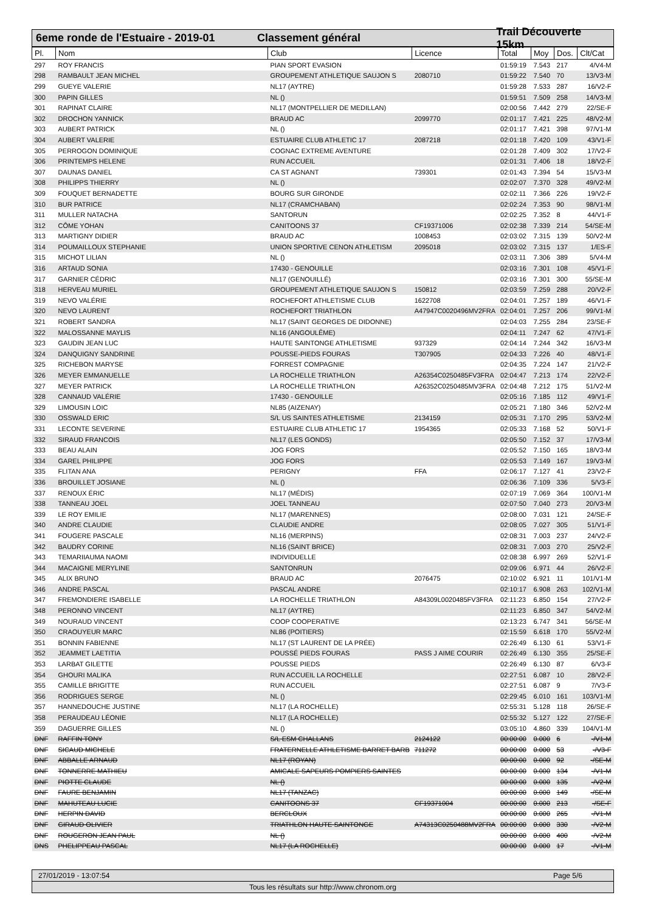6eme ronde de l'Estuaire - 2019-01
Classement général Trail Découverte 15km
| Pl. | Nom | Club | Licence | Total | Moy | Dos. | Clt/Cat |
| --- | --- | --- | --- | --- | --- | --- | --- |
| 297 | ROY FRANCIS | PIAN SPORT EVASION | | 01:59:19 | 7.543 | 217 | 4/V4-M |
| 298 | RAMBAULT JEAN MICHEL | GROUPEMENT ATHLETIQUE SAUJON S | 2080710 | 01:59:22 | 7.540 | 70 | 13/V3-M |
| 299 | GUEYE VALERIE | NL17 (AYTRE) | | 01:59:28 | 7.533 | 287 | 16/V2-F |
| 300 | PAPIN GILLES | NL () | | 01:59:51 | 7.509 | 258 | 14/V3-M |
| 301 | RAPINAT CLAIRE | NL17 (MONTPELLIER DE MEDILLAN) | | 02:00:56 | 7.442 | 279 | 22/SE-F |
| 302 | DROCHON YANNICK | BRAUD AC | 2099770 | 02:01:17 | 7.421 | 225 | 48/V2-M |
| 303 | AUBERT PATRICK | NL () | | 02:01:17 | 7.421 | 398 | 97/V1-M |
| 304 | AUBERT VALERIE | ESTUAIRE CLUB ATHLETIC 17 | 2087218 | 02:01:18 | 7.420 | 109 | 43/V1-F |
| 305 | PERROGON DOMINIQUE | COGNAC EXTREME AVENTURE | | 02:01:28 | 7.409 | 302 | 17/V2-F |
| 306 | PRINTEMPS HELENE | RUN ACCUEIL | | 02:01:31 | 7.406 | 18 | 18/V2-F |
| 307 | DAUNAS DANIEL | CA ST AGNANT | 739301 | 02:01:43 | 7.394 | 54 | 15/V3-M |
| 308 | PHILIPPS THIERRY | NL () | | 02:02:07 | 7.370 | 328 | 49/V2-M |
| 309 | FOUQUET BERNADETTE | BOURG SUR GIRONDE | | 02:02:11 | 7.366 | 226 | 19/V2-F |
| 310 | BUR PATRICE | NL17 (CRAMCHABAN) | | 02:02:24 | 7.353 | 90 | 98/V1-M |
| 311 | MULLER NATACHA | SANTORUN | | 02:02:25 | 7.352 | 8 | 44/V1-F |
| 312 | CÔME YOHAN | CANITOONS 37 | CF19371006 | 02:02:38 | 7.339 | 214 | 54/SE-M |
| 313 | MARTIGNY DIDIER | BRAUD AC | 1008453 | 02:03:02 | 7.315 | 139 | 50/V2-M |
| 314 | POUMAILLOUX STEPHANIE | UNION SPORTIVE CENON ATHLETISM | 2095018 | 02:03:02 | 7.315 | 137 | 1/ES-F |
| 315 | MICHOT LILIAN | NL () | | 02:03:11 | 7.306 | 389 | 5/V4-M |
| 316 | ARTAUD SONIA | 17430 - GENOUILLE | | 02:03:16 | 7.301 | 108 | 45/V1-F |
| 317 | GARNIER CÉDRIC | NL17 (GENOUILLÉ) | | 02:03:16 | 7.301 | 300 | 55/SE-M |
| 318 | HERVEAU MURIEL | GROUPEMENT ATHLETIQUE SAUJON S | 150812 | 02:03:59 | 7.259 | 288 | 20/V2-F |
| 319 | NEVO VALÉRIE | ROCHEFORT ATHLETISME CLUB | 1622708 | 02:04:01 | 7.257 | 189 | 46/V1-F |
| 320 | NEVO LAURENT | ROCHEFORT TRIATHLON | A47947C0020496MV2FRA | 02:04:01 | 7.257 | 206 | 99/V1-M |
| 321 | ROBERT SANDRA | NL17 (SAINT GEORGES DE DIDONNE) | | 02:04:03 | 7.255 | 284 | 23/SE-F |
| 322 | MALOSSANNE MAYLIS | NL16 (ANGOULÊME) | | 02:04:11 | 7.247 | 62 | 47/V1-F |
| 323 | GAUDIN JEAN LUC | HAUTE SAINTONGE ATHLETISME | 937329 | 02:04:14 | 7.244 | 342 | 16/V3-M |
| 324 | DANQUIGNY SANDRINE | POUSSE-PIEDS FOURAS | T307905 | 02:04:33 | 7.226 | 40 | 48/V1-F |
| 325 | RICHEBON MARYSE | FORREST COMPAGNIE | | 02:04:35 | 7.224 | 147 | 21/V2-F |
| 326 | MEYER EMMANUELLE | LA ROCHELLE TRIATHLON | A26354C0250485FV3FRA | 02:04:47 | 7.213 | 174 | 22/V2-F |
| 327 | MEYER PATRICK | LA ROCHELLE TRIATHLON | A26352C0250485MV3FRA | 02:04:48 | 7.212 | 175 | 51/V2-M |
| 328 | CANNAUD VALÉRIE | 17430 - GENOUILLE | | 02:05:16 | 7.185 | 112 | 49/V1-F |
| 329 | LIMOUSIN LOIC | NL85 (AIZENAY) | | 02:05:21 | 7.180 | 346 | 52/V2-M |
| 330 | OSSWALD ERIC | S/L US SAINTES ATHLETISME | 2134159 | 02:05:31 | 7.170 | 295 | 53/V2-M |
| 331 | LECONTE SEVERINE | ESTUAIRE CLUB ATHLETIC 17 | 1954365 | 02:05:33 | 7.168 | 52 | 50/V1-F |
| 332 | SIRAUD FRANCOIS | NL17 (LES GONDS) | | 02:05:50 | 7.152 | 37 | 17/V3-M |
| 333 | BEAU ALAIN | JOG FORS | | 02:05:52 | 7.150 | 165 | 18/V3-M |
| 334 | GAREL PHILIPPE | JOG FORS | | 02:05:53 | 7.149 | 167 | 19/V3-M |
| 335 | FLITAN ANA | PERIGNY | FFA | 02:06:17 | 7.127 | 41 | 23/V2-F |
| 336 | BROUILLET JOSIANE | NL () | | 02:06:36 | 7.109 | 336 | 5/V3-F |
| 337 | RENOUX ÉRIC | NL17 (MÉDIS) | | 02:07:19 | 7.069 | 364 | 100/V1-M |
| 338 | TANNEAU JOEL | JOEL TANNEAU | | 02:07:50 | 7.040 | 273 | 20/V3-M |
| 339 | LE ROY EMILIE | NL17 (MARENNES) | | 02:08:00 | 7.031 | 121 | 24/SE-F |
| 340 | ANDRE CLAUDIE | CLAUDIE ANDRE | | 02:08:05 | 7.027 | 305 | 51/V1-F |
| 341 | FOUGERE PASCALE | NL16 (MERPINS) | | 02:08:31 | 7.003 | 237 | 24/V2-F |
| 342 | BAUDRY CORINE | NL16 (SAINT BRICE) | | 02:08:31 | 7.003 | 270 | 25/V2-F |
| 343 | TEMARIIAUMA NAOMI | INDIVIDUELLE | | 02:08:38 | 6.997 | 269 | 52/V1-F |
| 344 | MACAIGNE MERYLINE | SANTONRUN | | 02:09:06 | 6.971 | 44 | 26/V2-F |
| 345 | ALIX BRUNO | BRAUD AC | 2076475 | 02:10:02 | 6.921 | 11 | 101/V1-M |
| 346 | ANDRE PASCAL | PASCAL ANDRE | | 02:10:17 | 6.908 | 263 | 102/V1-M |
| 347 | FREMONDIERE ISABELLE | LA ROCHELLE TRIATHLON | A84309L0020485FV3FRA | 02:11:23 | 6.850 | 154 | 27/V2-F |
| 348 | PERONNO VINCENT | NL17 (AYTRE) | | 02:11:23 | 6.850 | 347 | 54/V2-M |
| 349 | NOURAUD VINCENT | COOP COOPERATIVE | | 02:13:23 | 6.747 | 341 | 56/SE-M |
| 350 | CRAOUYEUR MARC | NL86 (POITIERS) | | 02:15:59 | 6.618 | 170 | 55/V2-M |
| 351 | BONNIN FABIENNE | NL17 (ST LAURENT DE LA PRÉE) | | 02:26:49 | 6.130 | 61 | 53/V1-F |
| 352 | JEAMMET LAETITIA | POUSSÉ PIEDS FOURAS | PASS J AIME COURIR | 02:26:49 | 6.130 | 355 | 25/SE-F |
| 353 | LARBAT GILETTE | POUSSE PIEDS | | 02:26:49 | 6.130 | 87 | 6/V3-F |
| 354 | GHOURI MALIKA | RUN ACCUEIL LA ROCHELLE | | 02:27:51 | 6.087 | 10 | 28/V2-F |
| 355 | CAMILLE BRIGITTE | RUN ACCUEIL | | 02:27:51 | 6.087 | 9 | 7/V3-F |
| 356 | RODRIGUES SERGE | NL () | | 02:29:45 | 6.010 | 161 | 103/V1-M |
| 357 | HANNEDOUCHE JUSTINE | NL17 (LA ROCHELLE) | | 02:55:31 | 5.128 | 118 | 26/SE-F |
| 358 | PERAUDEAU LÉONIE | NL17 (LA ROCHELLE) | | 02:55:32 | 5.127 | 122 | 27/SE-F |
| 359 | DAGUERRE GILLES | NL () | | 03:05:10 | 4.860 | 339 | 104/V1-M |
| DNF | RAFFIN TONY | S/L ESM CHALLANS | 2124122 | 00:00:00 | 0.000 | 6 | -/V1-M |
| DNF | SICAUD MICHELE | FRATERNELLE ATHLETISME BARRET BARB | 711272 | 00:00:00 | 0.000 | 53 | -/V3-F |
| DNF | ABBALLE ARNAUD | NL17 (ROYAN) | | 00:00:00 | 0.000 | 92 | -/SE-M |
| DNF | TONNERRE MATHIEU | AMICALE SAPEURS POMPIERS SAINTES | | 00:00:00 | 0.000 | 134 | -/V1-M |
| DNF | PIOTTE CLAUDE | NL () | | 00:00:00 | 0.000 | 135 | -/V2-M |
| DNF | FAURE BENJAMIN | NL17 (TANZAC) | | 00:00:00 | 0.000 | 149 | -/SE-M |
| DNF | MAHUTEAU LUCIE | CANITOONS 37 | CF19371004 | 00:00:00 | 0.000 | 213 | -/SE-F |
| DNF | HERPIN DAVID | BERCLOUX | | 00:00:00 | 0.000 | 265 | -/V1-M |
| DNF | GIRAUD OLIVIER | TRIATHLON HAUTE SAINTONGE | A74313C0250488MV2FRA | 00:00:00 | 0.000 | 330 | -/V2-M |
| DNF | ROUGERON JEAN PAUL | NL () | | 00:00:00 | 0.000 | 400 | -/V2-M |
| DNS | PHELIPPEAU PASCAL | NL17 (LA ROCHELLE) | | 00:00:00 | 0.000 | 17 | -/V1-M |
27/01/2019 - 13:07:54
Page 5/6
Tous les résultats sur http://www.chronom.org